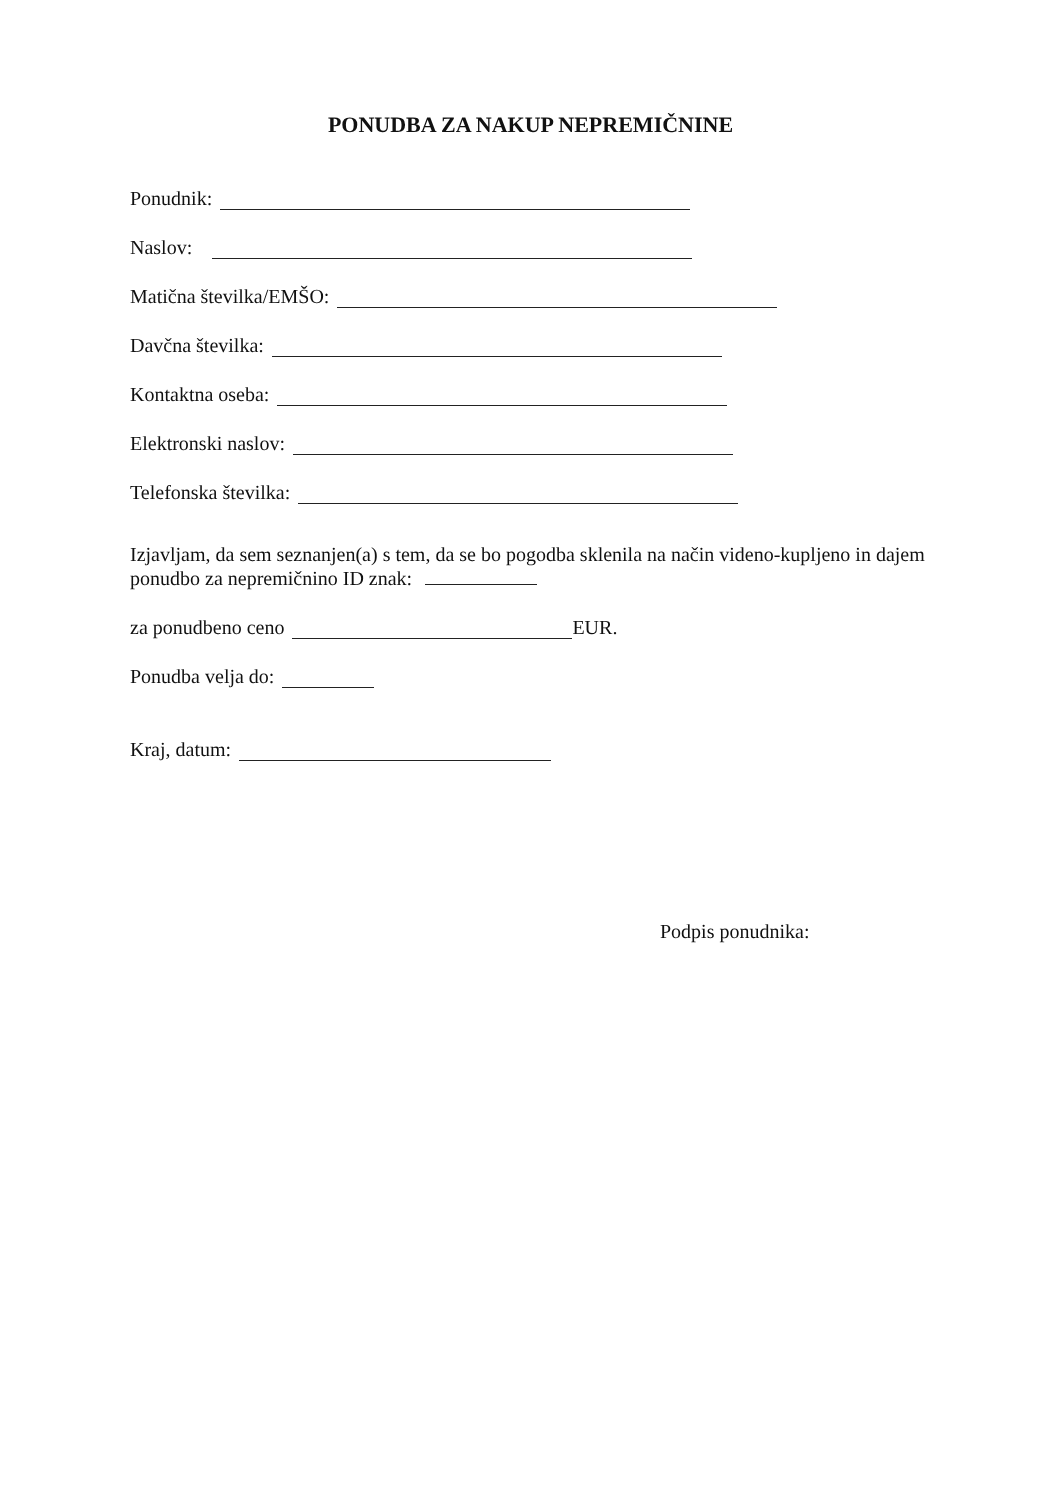PONUDBA ZA NAKUP NEPREMIČNINE
Ponudnik:
Naslov:
Matična številka/EMŠO:
Davčna številka:
Kontaktna oseba:
Elektronski naslov:
Telefonska številka:
Izjavljam, da sem seznanjen(a) s tem, da se bo pogodba sklenila na način videno-kupljeno in dajem ponudbo za nepremičnino ID znak:
za ponudbeno ceno EUR.
Ponudba velja do:
Kraj, datum:
Podpis ponudnika: